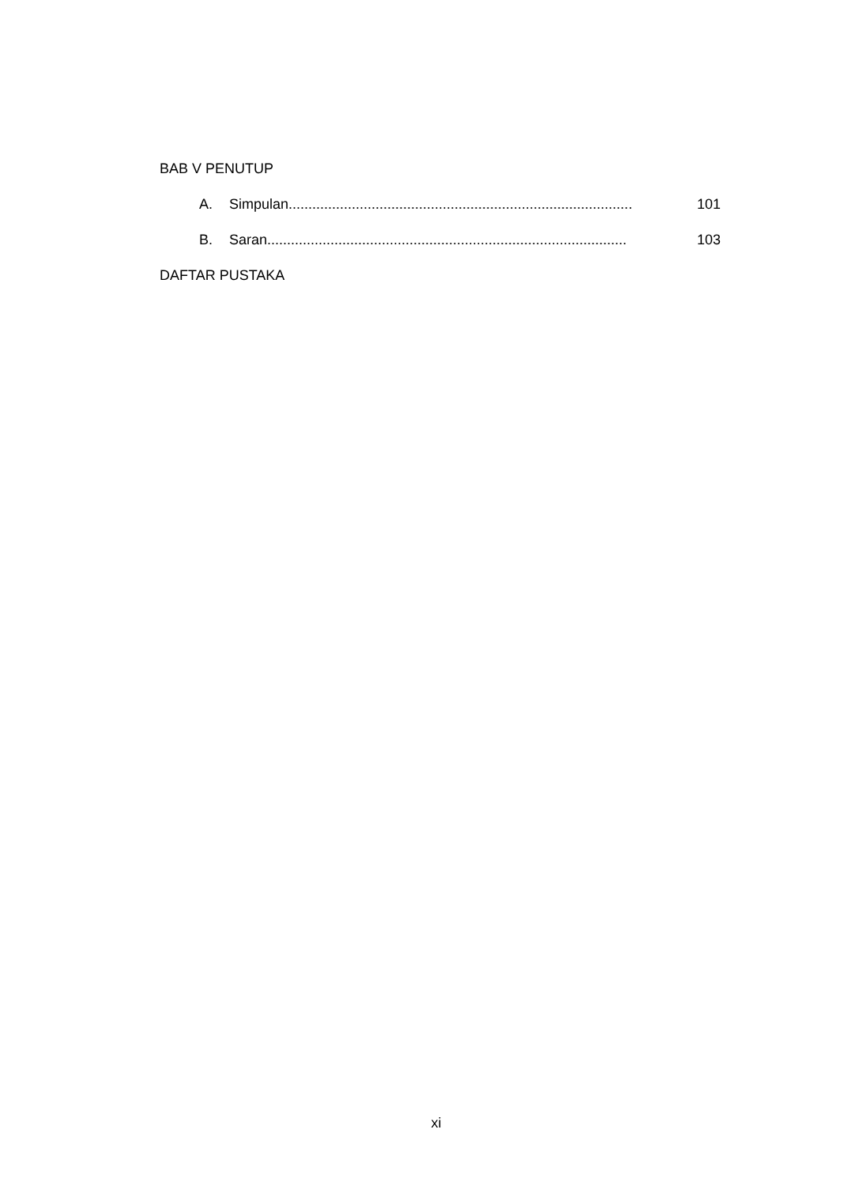BAB V PENUTUP
A. Simpulan....................................................................................... 101
B. Saran........................................................................................... 103
DAFTAR PUSTAKA
xi